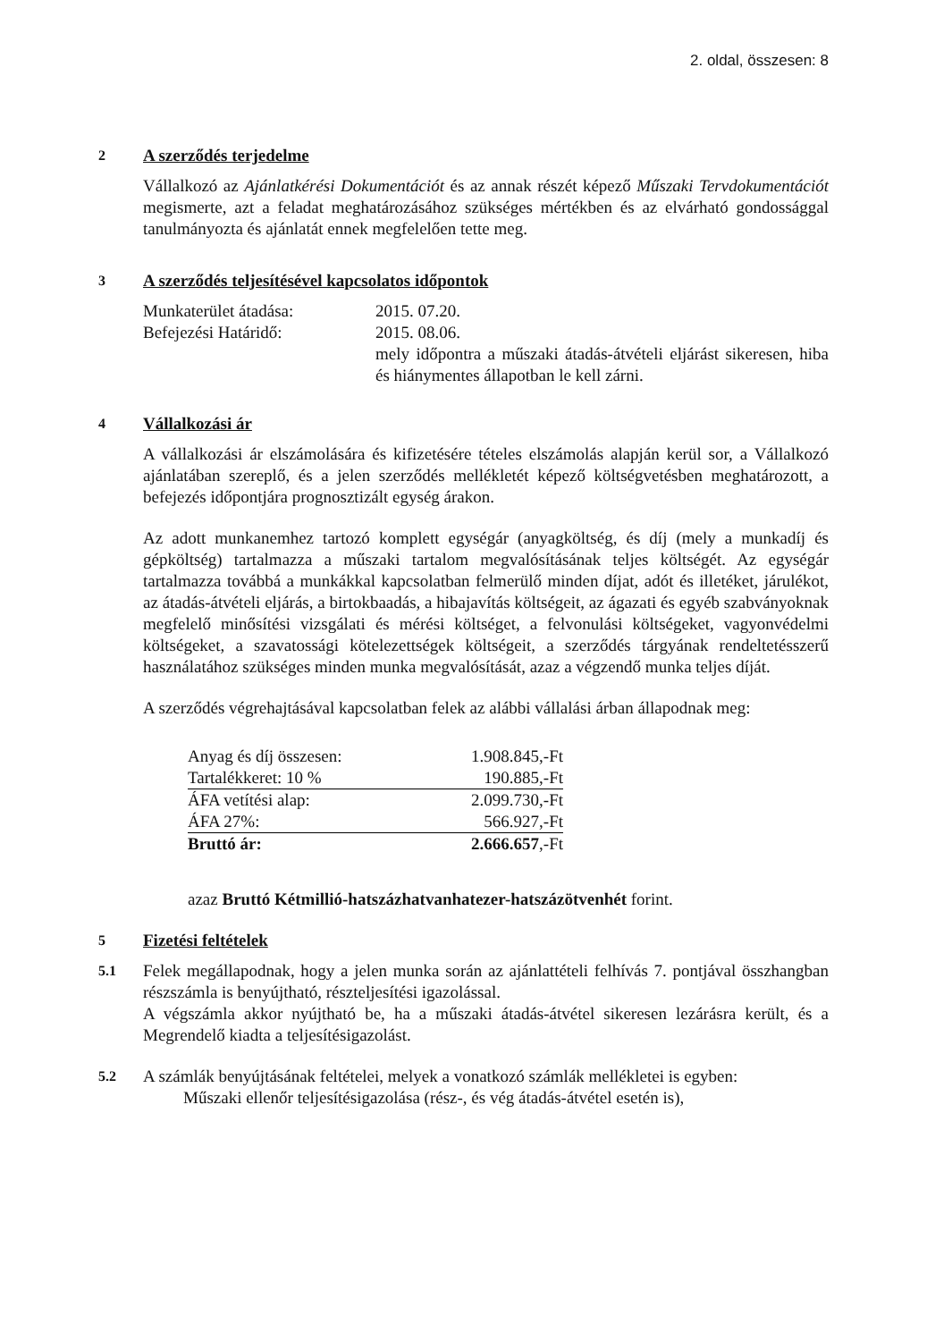2. oldal, összesen: 8
2
A szerződés terjedelme
Vállalkozó az Ajánlatkérési Dokumentációt és az annak részét képező Műszaki Tervdokumentációt megismerte, azt a feladat meghatározásához szükséges mértékben és az elvárható gondossággal tanulmányozta és ajánlatát ennek megfelelően tette meg.
3
A szerződés teljesítésével kapcsolatos időpontok
| Munkaterület átadása: | 2015. 07.20. |
| Befejezési Határidő: | 2015. 08.06. mely időpontra a műszaki átadás-átvételi eljárást sikeresen, hiba és hiánymentes állapotban le kell zárni. |
4
Vállalkozási ár
A vállalkozási ár elszámolására és kifizetésére tételes elszámolás alapján kerül sor, a Vállalkozó ajánlatában szereplő, és a jelen szerződés mellékletét képező költségvetésben meghatározott, a befejezés időpontjára prognosztizált egység árakon.
Az adott munkanemhez tartozó komplett egységár (anyagköltség, és díj (mely a munkadíj és gépköltség) tartalmazza a műszaki tartalom megvalósításának teljes költségét. Az egységár tartalmazza továbbá a munkákkal kapcsolatban felmerülő minden díjat, adót és illetéket, járulékot, az átadás-átvételi eljárás, a birtokbaadás, a hibajavítás költségeit, az ágazati és egyéb szabványoknak megfelelő minősítési vizsgálati és mérési költséget, a felvonulási költségeket, vagyonvédelmi költségeket, a szavatossági kötelezettségek költségeit, a szerződés tárgyának rendeltetésszerű használatához szükséges minden munka megvalósítását, azaz a végzendő munka teljes díját.
A szerződés végrehajtásával kapcsolatban felek az alábbi vállalási árban állapodnak meg:
| Anyag és díj összesen: | 1.908.845,-Ft |
| Tartalékkeret: 10 % | 190.885,-Ft |
| ÁFA vetítési alap: | 2.099.730,-Ft |
| ÁFA 27%: | 566.927,-Ft |
| Bruttó ár: | 2.666.657 ,-Ft |
azaz Bruttó Kétmillió-hatszázhatvanhatezer-hatszázötvenhét forint.
5
Fizetési feltételek
5.1
Felek megállapodnak, hogy a jelen munka során az ajánlattételi felhívás 7. pontjával összhangban részszámla is benyújtható, részteljesítési igazolással.
A végszámla akkor nyújtható be, ha a műszaki átadás-átvétel sikeresen lezárásra került, és a Megrendelő kiadta a teljesítésigazolást.
5.2
A számlák benyújtásának feltételei, melyek a vonatkozó számlák mellékletei is egyben:
Műszaki ellenőr teljesítésigazolása (rész-, és vég átadás-átvétel esetén is),